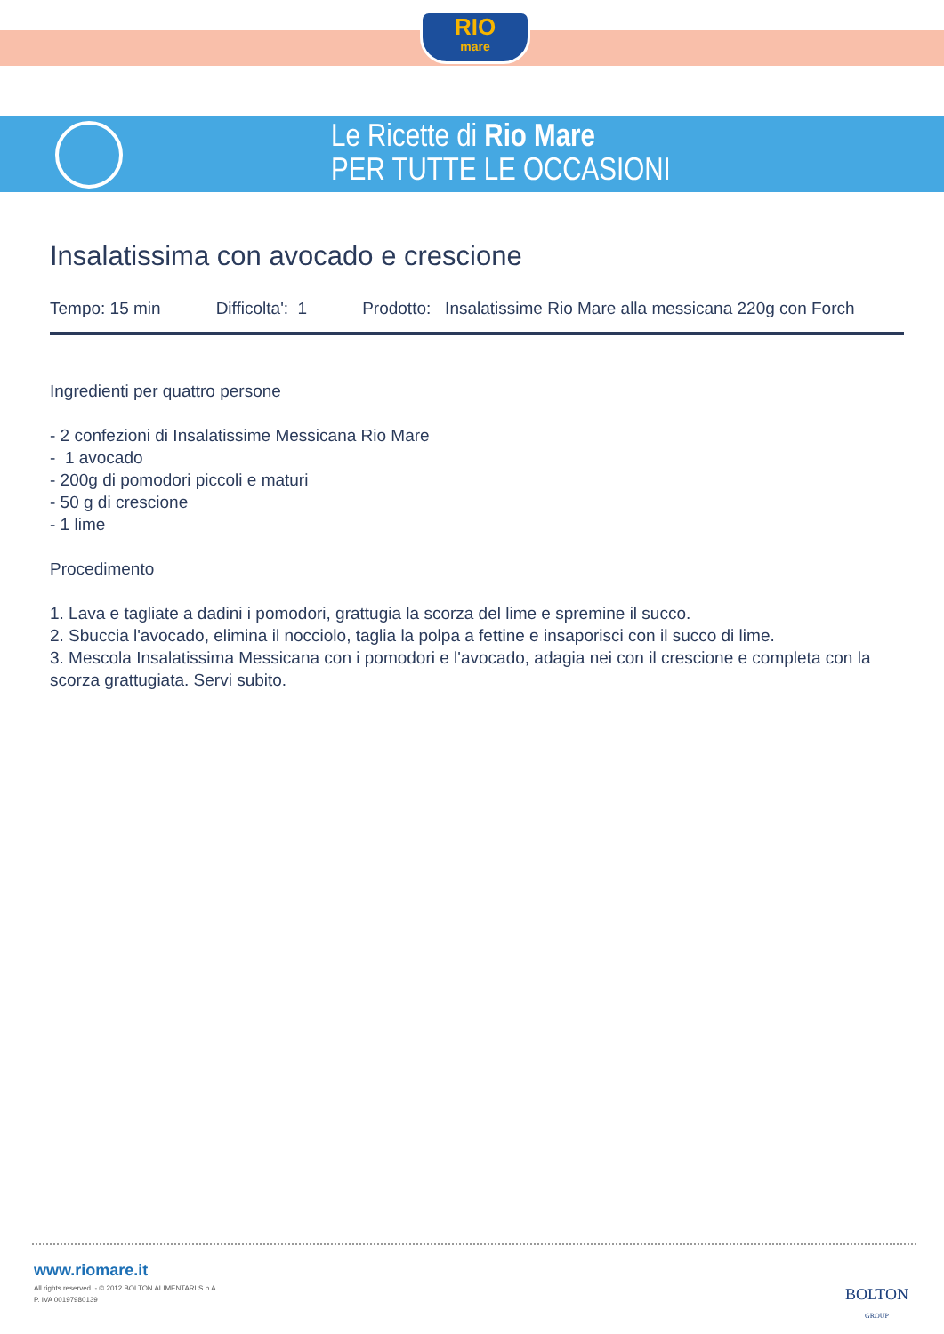RIO
mare
Le Ricette di Rio Mare
PER TUTTE LE OCCASIONI
Insalatissima con avocado e crescione
Tempo: 15 min Difficolta': 1 Prodotto: Insalatissime Rio Mare alla messicana 220g con Forch
Ingredienti per quattro persone
- 2 confezioni di Insalatissime Messicana Rio Mare
- 1 avocado
- 200g di pomodori piccoli e maturi
- 50 g di crescione
- 1 lime
Procedimento
1. Lava e tagliate a dadini i pomodori, grattugia la scorza del lime e spremine il succo.
2. Sbuccia l'avocado, elimina il nocciolo, taglia la polpa a fettine e insaporisci con il succo di lime.
3. Mescola Insalatissima Messicana con i pomodori e l'avocado, adagia nei con il crescione e completa con la scorza grattugiata. Servi subito.
www.riomare.it
All rights reserved. - © 2012 BOLTON ALIMENTARI S.p.A.
P. IVA 00197980139
BOLTON
GROUP